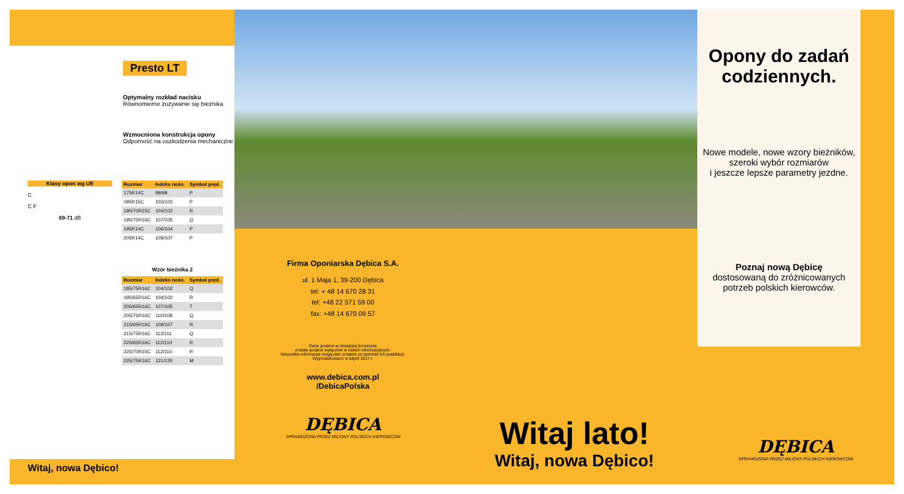Presto LT
Optymalny rozkład nacisku
Równomierne zużywanie się bieżnika
Wzmocniona konstrukcja opony
Odporność na uszkodzenia mechaniczne
Klasy opon wg UE
C
C F
69-71 dB
| Rozmiar | Indeks nośn. | Symbol pręd. |
| --- | --- | --- |
| 175R14C | 99/98 | P |
| 185R15C | 103/102 | P |
| 195/70R15C | 104/102 | R |
| 195/75R16C | 107/105 | Q |
| 195R14C | 106/104 | P |
| 205R14C | 109/107 | P |
Wzór bieżnika 2
| Rozmiar | Indeks nośn. | Symbol pręd. |
| --- | --- | --- |
| 185/75R16C | 104/102 | Q |
| 195/65R16C | 104/102 | R |
| 205/65R16C | 107/105 | T |
| 205/75R16C | 110/108 | Q |
| 215/65R16C | 109/107 | R |
| 215/75R16C | 113/111 | Q |
| 225/65R16C | 112/110 | R |
| 225/70R15C | 112/110 | R |
| 225/75R16C | 121/120 | M |
Witaj, nowa Dębico!
Firma Oponiarska Dębica S.A.
ul. 1 Maja 1, 39-200 Dębica
tel: + 48 14 670 28 31
tel: +48 22 571 59 00
fax: +48 14 670 09 57
Dane podane w niniejszej broszurze
zostały podane wyłącznie w celach informacyjnych.
Wszystkie informacje mogą ulec zmianie po terminie ich publikacji.
Wyprodukowano w lutym 2017 r.
www.debica.com.pl
/DebicaPolska
DĘBICA
SPRAWDZONA PRZEZ MILIONY POLSKICH KIEROWCÓW
Witaj lato!
Witaj, nowa Dębico!
Opony do zadań codziennych.
Nowe modele, nowe wzory bieżników,
szeroki wybór rozmiarów
i jeszcze lepsze parametry jezdne.
Poznaj nową Dębicę
dostosowaną do zróżnicowanych
potrzeb polskich kierowców.
DĘBICA
SPRAWDZONA PRZEZ MILIONY POLSKICH KIEROWCÓW